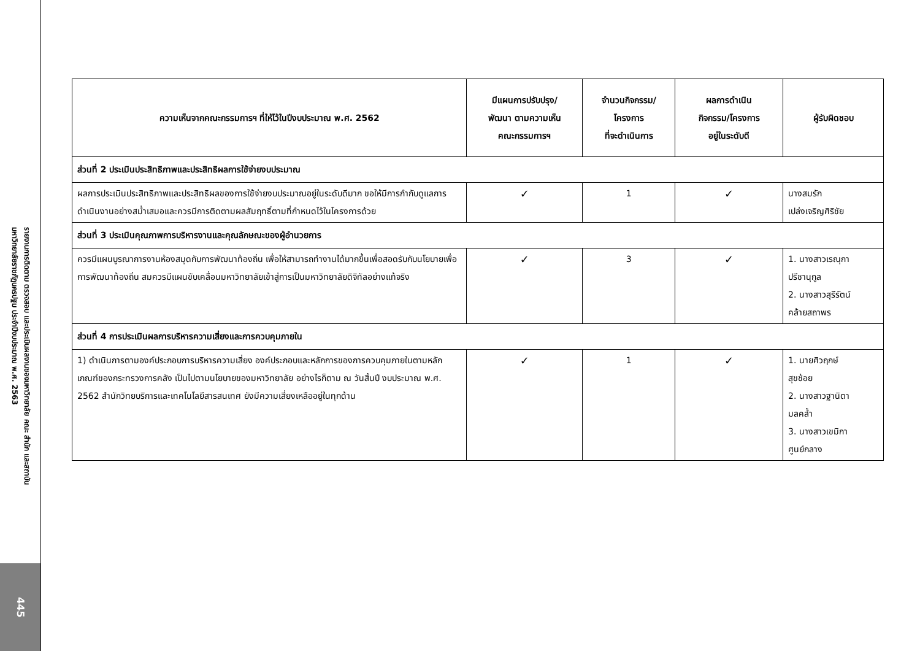รายงานการติดตาม ตรวจสอบ และประเมินผลงานของมหาวิทยาลัย คณะ สำนัก และสถาบัน
มหาวิทยาลัยราชภัฏนครปฐม ประจำปีงบประมาณ พ.ศ. 2563
445
| ความเห็นจากคณะกรรมการฯ ที่ให้ไว้ในปีงบประมาณ พ.ศ. 2562 | มีแผนการปรับปรุง/ พัฒนา ตามความเห็น คณะกรรมการฯ | จำนวนกิจกรรม/ โครงการ ที่จะดำเนินการ | ผลการดำเนิน กิจกรรม/โครงการ อยู่ในระดับดี | ผู้รับผิดชอบ |
| --- | --- | --- | --- | --- |
| ส่วนที่ 2 ประเมินประสิทธิภาพและประสิทธิผลการใช้จ่ายงบประมาณ | | | | |
| ผลการประเมินประสิทธิภาพและประสิทธิผลของการใช้จ่ายงบประมาณอยู่ในระดับดีมาก ขอให้มีการกำกับดูแลการดำเนินงานอย่างสม่ำเสมอและควรมีการติดตามผลสัมฤทธิ์ตามที่กำหนดไว้ในโครงการด้วย | ✓ | 1 | ✓ | นางสมรัก เปล่งเจริญศิริชัย |
| ส่วนที่ 3 ประเมินคุณภาพการบริหารงานและคุณลักษณะของผู้อำนวยการ | | | | |
| ควรมีแผนบูรณาการงานห้องสมุดกับการพัฒนาท้องถิ่น เพื่อให้สามารถทำงานได้มากขึ้นเพื่อสอดรับกับนโยบายเพื่อการพัฒนาท้องถิ่น สมควรมีแผนขับเคลื่อนมหาวิทยาลัยเข้าสู่การเป็นมหาวิทยาลัยดิจิทัลอย่างแท้จริง | ✓ | 3 | ✓ | 1. นางสาวเรณุกา ปรีชานุกูล 2. นางสาวสุรีรัตน์ คล้ายสถาพร |
| ส่วนที่ 4 การประเมินผลการบริหารความเสี่ยงและการควบคุมภายใน | | | | |
| 1) ดำเนินการตามองค์ประกอบการบริหารความเสี่ยง องค์ประกอบและหลักการของการควบคุมภายในตามหลักเกณฑ์ของกระทรวงการคลัง เป็นไปตามนโยบายของมหาวิทยาลัย อย่างไรก็ตาม ณ วันสิ้นปี งบประมาณ พ.ศ. 2562 สำนักวิทยบริการและเทคโนโลยีสารสนเทศ ยังมีความเสี่ยงเหลืออยู่ในทุกด้าน | ✓ | 1 | ✓ | 1. นายศิวฤกษ์ สุขช้อย 2. นางสาวฐานิตา มลคล้ำ 3. นางสาวเขมิกา ศูนย์กลาง |